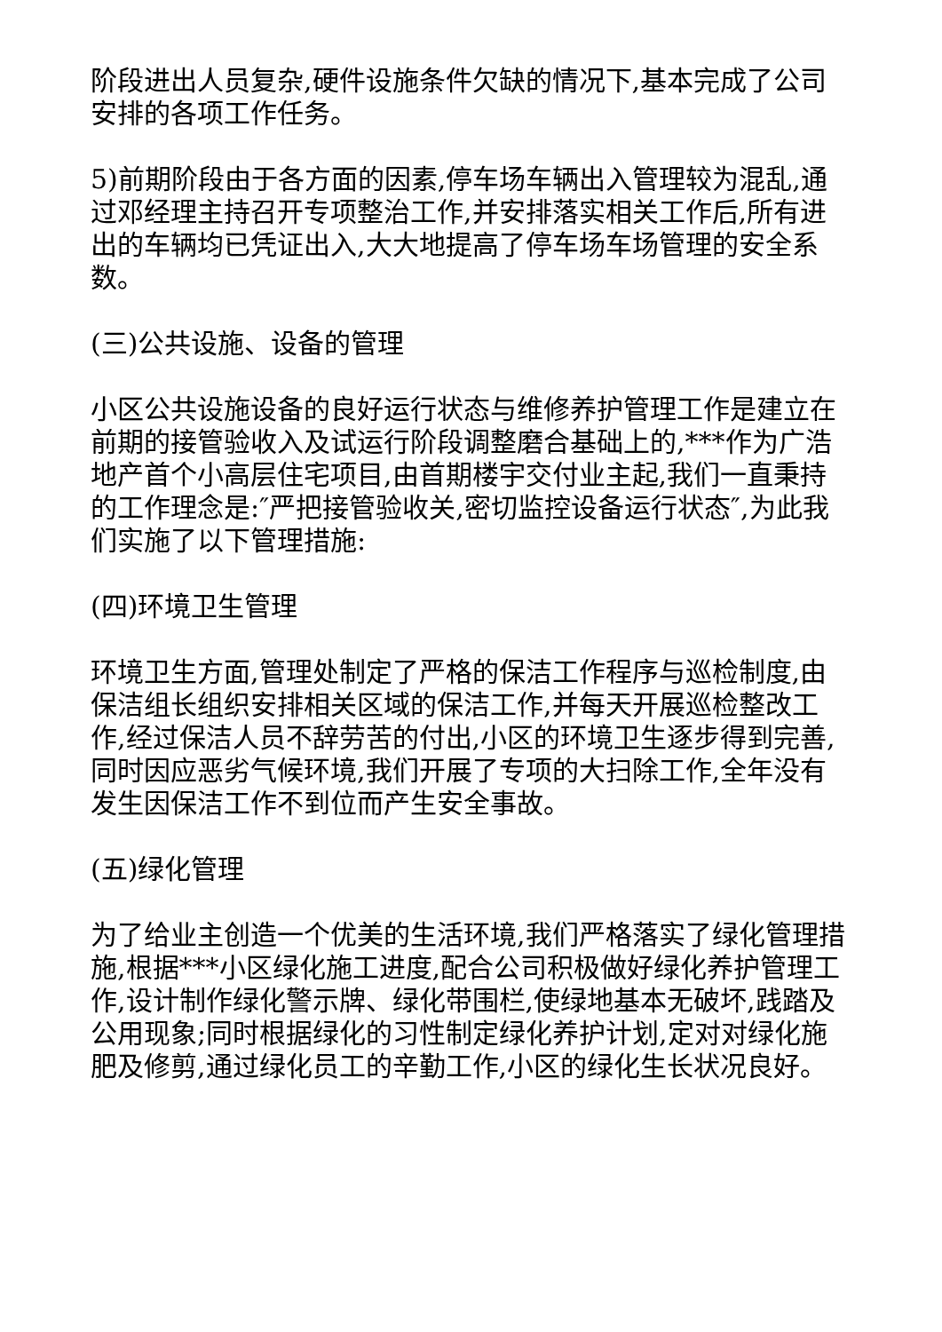阶段进出人员复杂,硬件设施条件欠缺的情况下,基本完成了公司安排的各项工作任务。
5)前期阶段由于各方面的因素,停车场车辆出入管理较为混乱,通过邓经理主持召开专项整治工作,并安排落实相关工作后,所有进出的车辆均已凭证出入,大大地提高了停车场车场管理的安全系数。
(三)公共设施、设备的管理
小区公共设施设备的良好运行状态与维修养护管理工作是建立在前期的接管验收入及试运行阶段调整磨合基础上的,***作为广浩地产首个小高层住宅项目,由首期楼宇交付业主起,我们一直秉持的工作理念是:″严把接管验收关,密切监控设备运行状态″,为此我们实施了以下管理措施:
(四)环境卫生管理
环境卫生方面,管理处制定了严格的保洁工作程序与巡检制度,由保洁组长组织安排相关区域的保洁工作,并每天开展巡检整改工作,经过保洁人员不辞劳苦的付出,小区的环境卫生逐步得到完善,同时因应恶劣气候环境,我们开展了专项的大扫除工作,全年没有发生因保洁工作不到位而产生安全事故。
(五)绿化管理
为了给业主创造一个优美的生活环境,我们严格落实了绿化管理措施,根据***小区绿化施工进度,配合公司积极做好绿化养护管理工作,设计制作绿化警示牌、绿化带围栏,使绿地基本无破坏,践踏及公用现象;同时根据绿化的习性制定绿化养护计划,定对对绿化施肥及修剪,通过绿化员工的辛勤工作,小区的绿化生长状况良好。